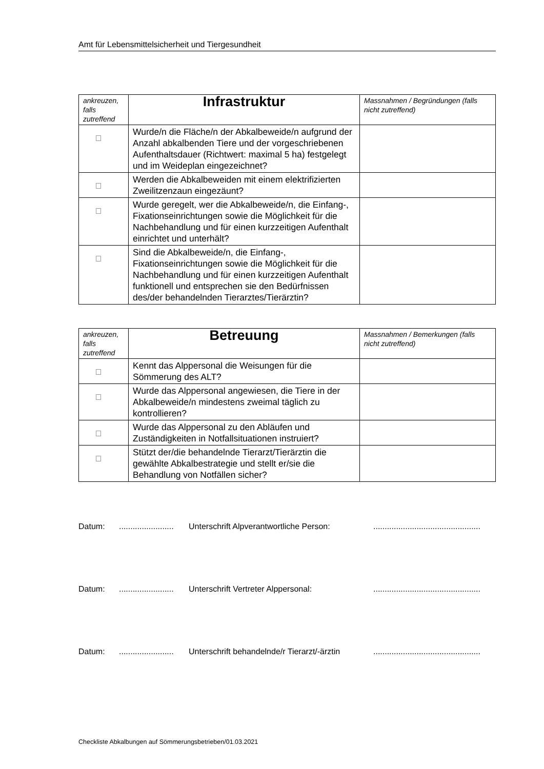Amt für Lebensmittelsicherheit und Tiergesundheit
| ankreuzen, falls zutreffend | Infrastruktur | Massnahmen / Begründungen (falls nicht zutreffend) |
| | Wurde/n die Fläche/n der Abkalbeweide/n aufgrund der Anzahl abkalbenden Tiere und der vorgeschriebenen Aufenthaltsdauer (Richtwert: maximal 5 ha) festgelegt und im Weideplan eingezeichnet? | |
| | Werden die Abkalbeweiden mit einem elektrifizierten Zweilitzenzaun eingezäunt? | |
| | Wurde geregelt, wer die Abkalbeweide/n, die Einfang-, Fixationseinrichtungen sowie die Möglichkeit für die Nachbehandlung und für einen kurzzeitigen Aufenthalt einrichtet und unterhält? | |
| | Sind die Abkalbeweide/n, die Einfang-, Fixationseinrichtungen sowie die Möglichkeit für die Nachbehandlung und für einen kurzzeitigen Aufenthalt funktionell und entsprechen sie den Bedürfnissen des/der behandelnden Tierarztes/Tierärztin? | |
| ankreuzen, falls zutreffend | Betreuung | Massnahmen / Bemerkungen (falls nicht zutreffend) |
| | Kennt das Alppersonal die Weisungen für die Sömmerung des ALT? | |
| | Wurde das Alppersonal angewiesen, die Tiere in der Abkalbeweide/n mindestens zweimal täglich zu kontrollieren? | |
| | Wurde das Alppersonal zu den Abläufen und Zuständigkeiten in Notfallsituationen instruiert? | |
| | Stützt der/die behandelnde Tierarzt/Tierärztin die gewählte Abkalbestrategie und stellt er/sie die Behandlung von Notfällen sicher? | |
Datum:........................ Unterschrift Alpverantwortliche Person:...............................................
Datum:........................ Unterschrift Vertreter Alppersonal:...............................................
Datum:........................ Unterschrift behandelnde/r Tierarzt/-ärztin...............................................
Checkliste Abkalbungen auf Sömmerungsbetrieben/01.03.2021